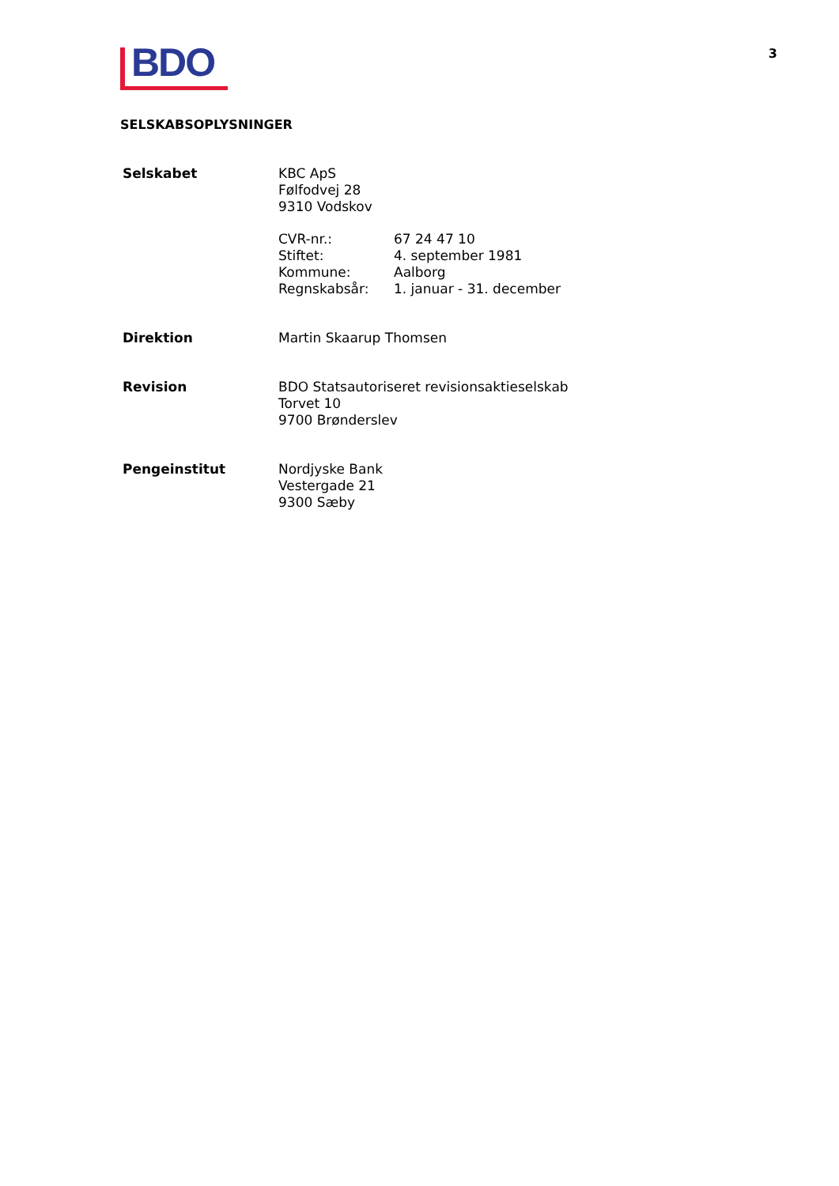BDO
3
SELSKABSOPLYSNINGER
| Selskabet | KBC ApS Følfodvej 28 9310 Vodskov | |
| | CVR-nr.: Stiftet: Kommune: Regnskabsår: | 67 24 47 10 4. september 1981 Aalborg 1. januar - 31. december |
| Direktion | Martin Skaarup Thomsen | |
| Revision | BDO Statsautoriseret revisionsaktieselskab Torvet 10 9700 Brønderslev | |
| Pengeinstitut | Nordjyske Bank Vestergade 21 9300 Sæby | |